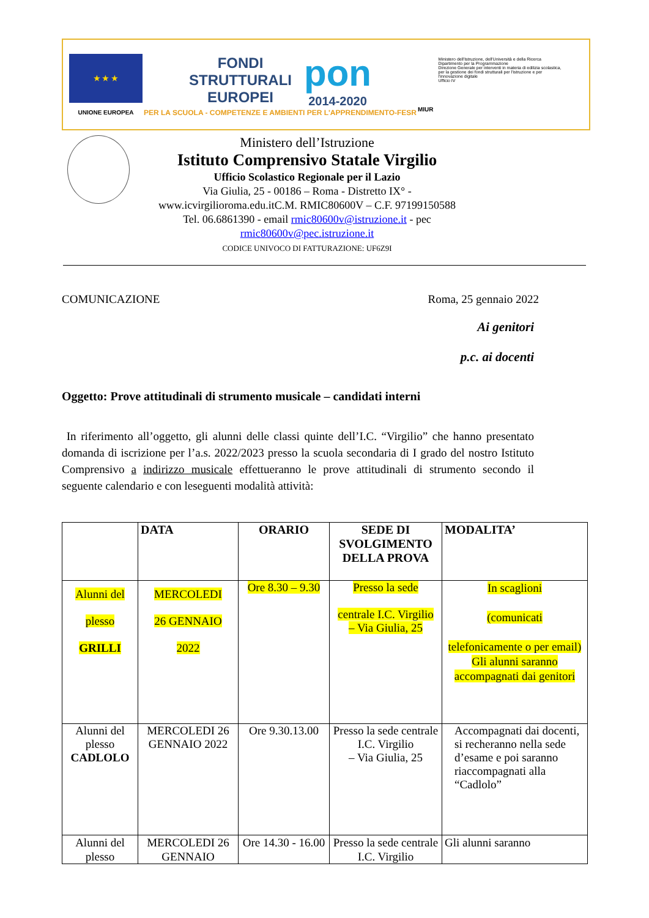★ ★ ★
UNIONE EUROPEA
FONDI
STRUTTURALI
EUROPEI
pon
2014-2020
PER LA SCUOLA - COMPETENZE E AMBIENTI PER L'APPRENDIMENTO-FESR
MIUR
Ministero dell'Istruzione, dell'Università e della Ricerca
Dipartimento per la Programmazione
Direzione Generale per interventi in materia di edilizia scolastica, per la gestione dei fondi strutturali per l'istruzione e per l'innovazione digitale
Ufficio IV
Ministero dell’Istruzione
Istituto Comprensivo Statale Virgilio
Ufficio Scolastico Regionale per il Lazio
Via Giulia, 25 - 00186 – Roma - Distretto IX° - www.icvirgilioroma.edu.itC.M. RMIC80600V – C.F. 97199150588
Tel. 06.6861390 - email rmic80600v@istruzione.it - pec rmic80600v@pec.istruzione.it
CODICE UNIVOCO DI FATTURAZIONE: UF6Z9I
COMUNICAZIONE Roma, 25 gennaio 2022
Ai genitori
p.c. ai docenti
Oggetto: Prove attitudinali di strumento musicale – candidati interni
In riferimento all’oggetto, gli alunni delle classi quinte dell’I.C. “Virgilio” che hanno presentato domanda di iscrizione per l’a.s. 2022/2023 presso la scuola secondaria di I grado del nostro Istituto Comprensivo a indirizzo musicale effettueranno le prove attitudinali di strumento secondo il seguente calendario e con leseguenti modalità attività:
| | DATA | ORARIO | SEDE DI SVOLGIMENTO DELLA PROVA | MODALITA’ |
| --- | --- | --- | --- | --- |
| Alunni del plesso GRILLI | MERCOLEDI 26 GENNAIO 2022 | Ore 8.30 – 9.30 | Presso la sede centrale I.C. Virgilio – Via Giulia, 25 | In scaglioni (comunicati telefonicamente o per email) Gli alunni saranno accompagnati dai genitori |
| Alunni del plesso CADLOLO | MERCOLEDI 26 GENNAIO 2022 | Ore 9.30.13.00 | Presso la sede centrale I.C. Virgilio – Via Giulia, 25 | Accompagnati dai docenti, si recheranno nella sede d’esame e poi saranno riaccompagnati alla “Cadlolo” |
| Alunni del plesso | MERCOLEDI 26 GENNAIO | Ore 14.30 - 16.00 | Presso la sede centrale I.C. Virgilio | Gli alunni saranno |